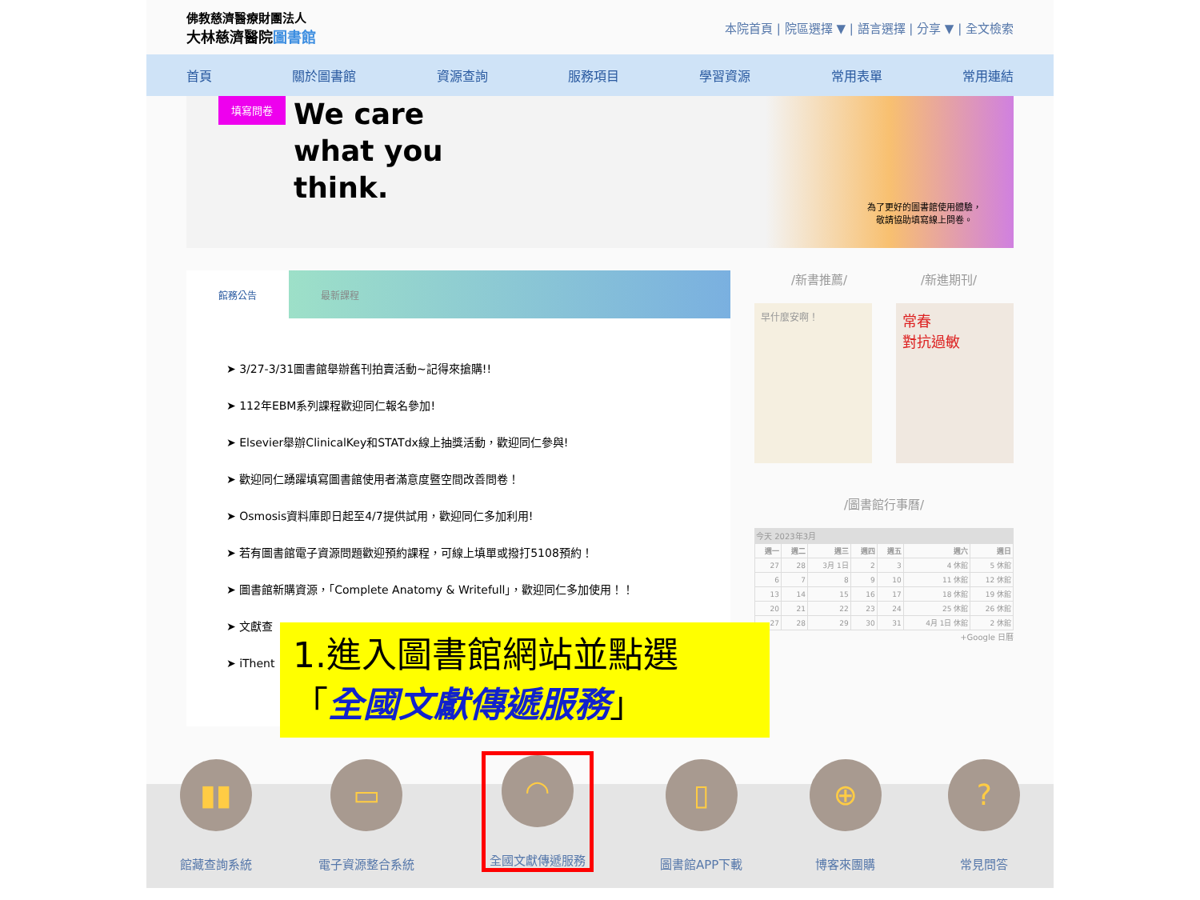佛教慈濟醫療財團法人
大林慈濟醫院圖書館
本院首頁 | 院區選擇 ▼ | 語言選擇 | 分享 ▼ | 全文檢索
首頁 關於圖書館 資源查詢 服務項目 學習資源 常用表單 常用連結
填寫問卷
We care
what you
think.
為了更好的圖書館使用體驗，
敬請協助填寫線上問卷。
館務公告 最新課程
➤ 3/27-3/31圖書館舉辦舊刊拍賣活動~記得來搶購!!
➤ 112年EBM系列課程歡迎同仁報名參加!
➤ Elsevier舉辦ClinicalKey和STATdx線上抽獎活動，歡迎同仁參與!
➤ 歡迎同仁踴躍填寫圖書館使用者滿意度暨空間改善問卷！
➤ Osmosis資料庫即日起至4/7提供試用，歡迎同仁多加利用!
➤ 若有圖書館電子資源問題歡迎預約課程，可線上填單或撥打5108預約！
➤ 圖書館新購資源，「Complete Anatomy & Writefull」，歡迎同仁多加使用！！
➤ 文獻查
➤ iThent
1.進入圖書館網站並點選
「全國文獻傳遞服務」
/新書推薦/ /新進期刊/
早什麼安啊！
常春
對抗過敏
/圖書館行事曆/
今天 2023年3月
| 週一 | 週二 | 週三 | 週四 | 週五 | 週六 | 週日 |
| --- | --- | --- | --- | --- | --- | --- |
| 27 | 28 | 3月 1日 | 2 | 3 | 4 休館 | 5 休館 |
| 6 | 7 | 8 | 9 | 10 | 11 休館 | 12 休館 |
| 13 | 14 | 15 | 16 | 17 | 18 休館 | 19 休館 |
| 20 | 21 | 22 | 23 | 24 | 25 休館 | 26 休館 |
| 27 | 28 | 29 | 30 | 31 | 4月 1日 休館 | 2 休館 |
+Google 日曆
▮▮
館藏查詢系統
▭
電子資源整合系統
◠
全國文獻傳遞服務
▯
圖書館APP下載
⊕
博客來團購
?
常見問答